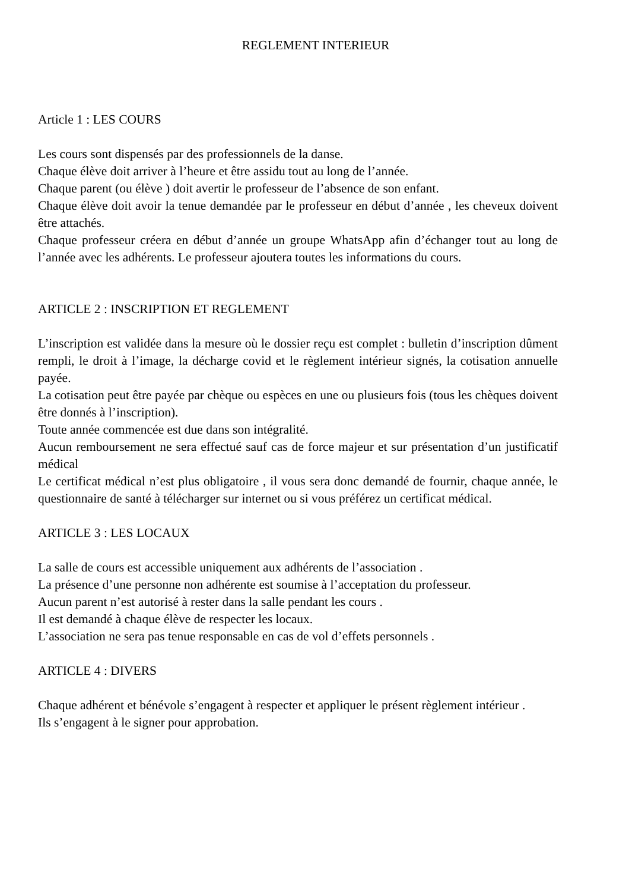REGLEMENT INTERIEUR
Article 1 : LES COURS
Les cours sont dispensés par des professionnels de la danse.
Chaque élève doit arriver à l’heure et être assidu tout au long de l’année.
Chaque parent (ou élève ) doit avertir le professeur de l’absence de son enfant.
Chaque élève doit avoir la tenue demandée par le professeur en début d’année , les cheveux doivent être attachés.
Chaque professeur créera en début d’année un groupe WhatsApp afin d’échanger tout au long de l’année avec les adhérents. Le professeur ajoutera toutes les informations du cours.
ARTICLE 2 : INSCRIPTION ET REGLEMENT
L’inscription est validée dans la mesure où le dossier reçu est complet : bulletin d’inscription dûment rempli, le droit à l’image, la décharge covid et le règlement intérieur signés, la cotisation annuelle payée.
La cotisation peut être payée par chèque ou espèces en une ou plusieurs fois (tous les chèques doivent être donnés à l’inscription).
Toute année commencée est due dans son intégralité.
Aucun remboursement ne sera effectué sauf cas de force majeur et sur présentation d’un justificatif médical
Le certificat médical n’est plus obligatoire , il vous sera donc demandé de fournir, chaque année, le questionnaire de santé à télécharger sur internet ou si vous préférez un certificat médical.
ARTICLE 3 : LES LOCAUX
La salle de cours est accessible uniquement aux adhérents de l’association .
La présence d’une personne non adhérente est soumise à l’acceptation du professeur.
Aucun parent n’est autorisé à rester dans la salle pendant les cours .
Il est demandé à chaque élève de respecter les locaux.
L’association ne sera pas tenue responsable en cas de vol d’effets personnels .
ARTICLE 4 : DIVERS
Chaque adhérent et bénévole s’engagent à respecter et appliquer le présent règlement intérieur .
Ils s’engagent à le signer pour approbation.